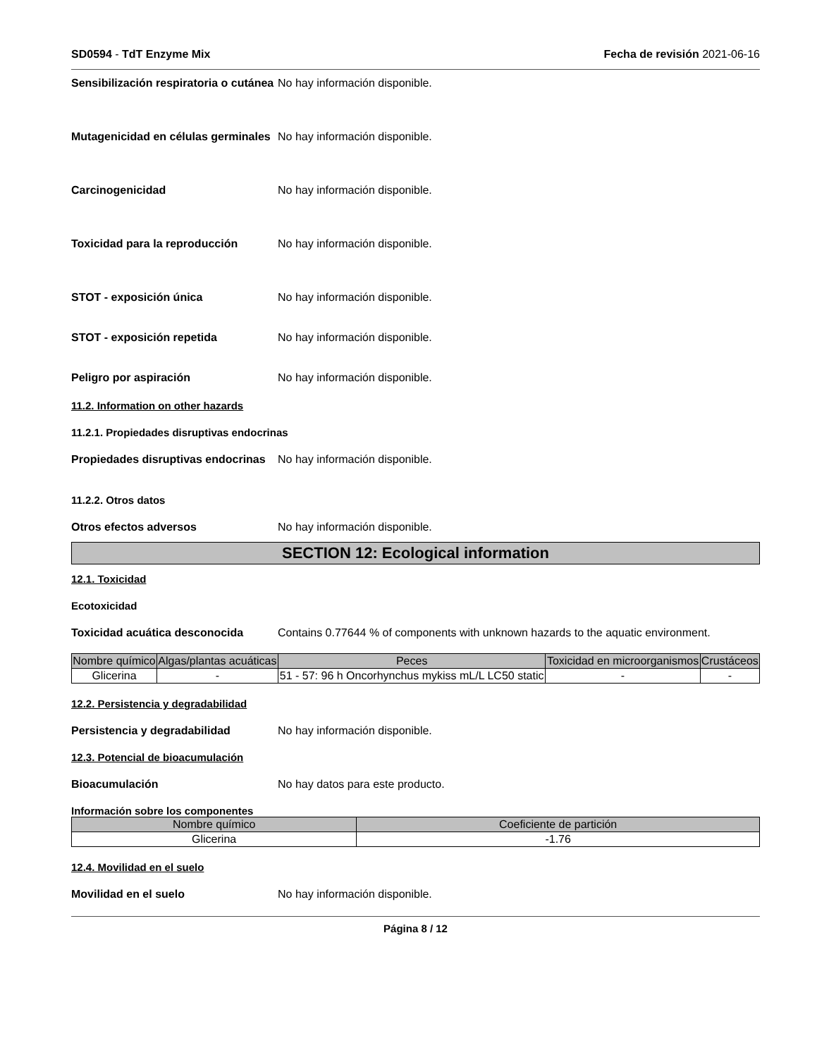SD0594 - TdT Enzyme Mix Fecha de revisión 2021-06-16
Sensibilización respiratoria o cutánea
No hay información disponible.
Mutagenicidad en células germinales
No hay información disponible.
Carcinogenicidad No hay información disponible.
Toxicidad para la reproducción No hay información disponible.
STOT - exposición única No hay información disponible.
STOT - exposición repetida No hay información disponible.
Peligro por aspiración No hay información disponible.
11.2. Information on other hazards
11.2.1. Propiedades disruptivas endocrinas
Propiedades disruptivas endocrinas
No hay información disponible.
11.2.2. Otros datos
Otros efectos adversos No hay información disponible.
SECTION 12: Ecological information
12.1. Toxicidad
Ecotoxicidad
Toxicidad acuática desconocida Contains 0.77644 % of components with unknown hazards to the aquatic environment.
| Nombre químico | Algas/plantas acuáticas | Peces | Toxicidad en microorganismos | Crustáceos |
| --- | --- | --- | --- | --- |
| Glicerina | - | 51 - 57: 96 h Oncorhynchus mykiss mL/L LC50 static | - | - |
12.2. Persistencia y degradabilidad
Persistencia y degradabilidad No hay información disponible.
12.3. Potencial de bioacumulación
Bioacumulación No hay datos para este producto.
Información sobre los componentes
| Nombre químico | Coeficiente de partición |
| --- | --- |
| Glicerina | -1.76 |
12.4. Movilidad en el suelo
Movilidad en el suelo No hay información disponible.
Página 8 / 12